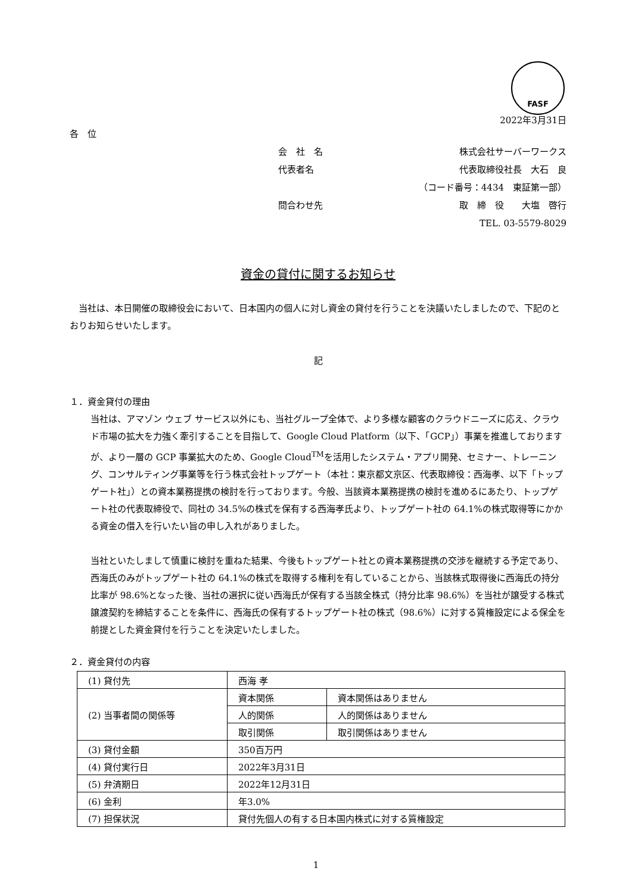FASF
2022年3月31日
各　位
会　社　名 株式会社サーバーワークス
代表者名 代表取締役社長　大石　良
（コード番号：4434　東証第一部）
問合わせ先 取　締　役　　大塩　啓行
TEL. 03-5579-8029
資金の貸付に関するお知らせ
　当社は、本日開催の取締役会において、日本国内の個人に対し資金の貸付を行うことを決議いたしましたので、下記のとおりお知らせいたします。
記
１．資金貸付の理由
当社は、アマゾン ウェブ サービス以外にも、当社グループ全体で、より多様な顧客のクラウドニーズに応え、クラウド市場の拡大を力強く牽引することを目指して、Google Cloud Platform（以下、「GCP」）事業を推進しておりますが、より一層の GCP 事業拡大のため、Google Cloud<sup>TM</sup>を活用したシステム・アプリ開発、セミナー、トレーニング、コンサルティング事業等を行う株式会社トップゲート（本社：東京都文京区、代表取締役：西海孝、以下「トップゲート社」）との資本業務提携の検討を行っております。今般、当該資本業務提携の検討を進めるにあたり、トップゲート社の代表取締役で、同社の 34.5%の株式を保有する西海孝氏より、トップゲート社の 64.1%の株式取得等にかかる資金の借入を行いたい旨の申し入れがありました。
当社といたしまして慎重に検討を重ねた結果、今後もトップゲート社との資本業務提携の交渉を継続する予定であり、西海氏のみがトップゲート社の 64.1%の株式を取得する権利を有していることから、当該株式取得後に西海氏の持分比率が 98.6%となった後、当社の選択に従い西海氏が保有する当該全株式（持分比率 98.6%）を当社が譲受する株式譲渡契約を締結することを条件に、西海氏の保有するトップゲート社の株式（98.6%）に対する質権設定による保全を前提とした資金貸付を行うことを決定いたしました。
２．資金貸付の内容
| (1) 貸付先 | 西海 孝 | |
| (2) 当事者間の関係等 | 資本関係 | 資本関係はありません |
| | 人的関係 | 人的関係はありません |
| | 取引関係 | 取引関係はありません |
| (3) 貸付金額 | 350百万円 | |
| (4) 貸付実行日 | 2022年3月31日 | |
| (5) 弁済期日 | 2022年12月31日 | |
| (6) 金利 | 年3.0% | |
| (7) 担保状況 | 貸付先個人の有する日本国内株式に対する質権設定 | |
1